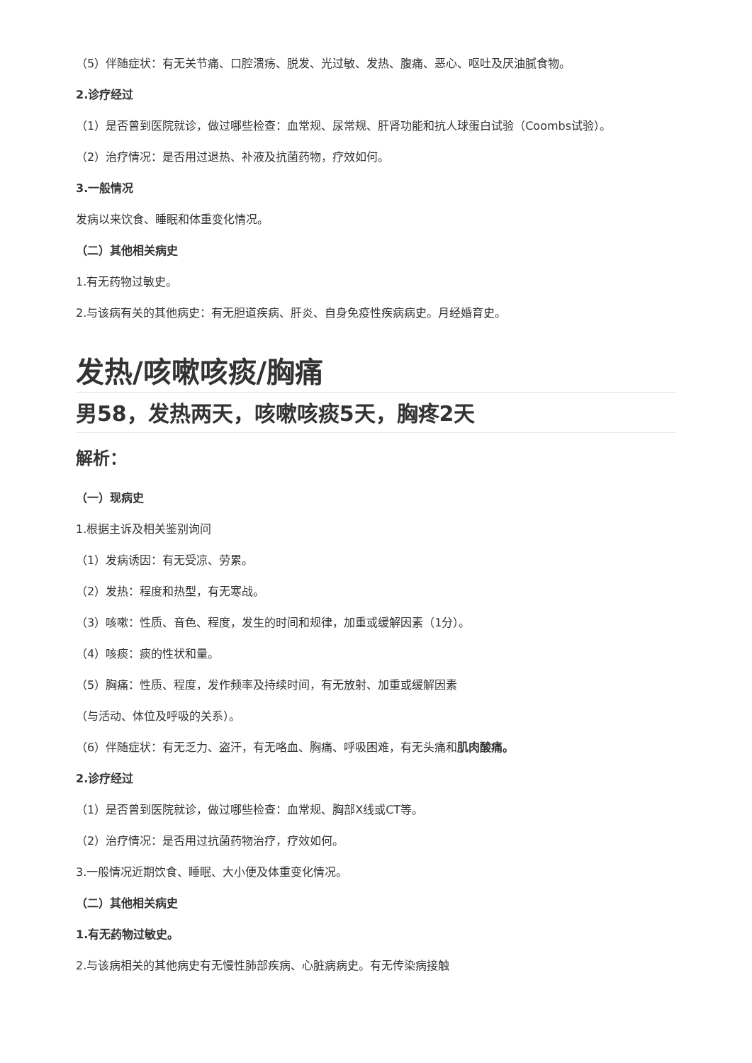（5）伴随症状：有无关节痛、口腔溃疡、脱发、光过敏、发热、腹痛、恶心、呕吐及厌油腻食物。
2.诊疗经过
（1）是否曾到医院就诊，做过哪些检查：血常规、尿常规、肝肾功能和抗人球蛋白试验（Coombs试验）。
（2）治疗情况：是否用过退热、补液及抗菌药物，疗效如何。
3.一般情况
发病以来饮食、睡眠和体重变化情况。
（二）其他相关病史
1.有无药物过敏史。
2.与该病有关的其他病史：有无胆道疾病、肝炎、自身免疫性疾病病史。月经婚育史。
发热/咳嗽咳痰/胸痛
男58，发热两天，咳嗽咳痰5天，胸疼2天
解析：
（一）现病史
1.根据主诉及相关鉴别询问
（1）发病诱因：有无受凉、劳累。
（2）发热：程度和热型，有无寒战。
（3）咳嗽：性质、音色、程度，发生的时间和规律，加重或缓解因素（1分）。
（4）咳痰：痰的性状和量。
（5）胸痛：性质、程度，发作频率及持续时间，有无放射、加重或缓解因素
（与活动、体位及呼吸的关系）。
（6）伴随症状：有无乏力、盗汗，有无咯血、胸痛、呼吸困难，有无头痛和肌肉酸痛。
2.诊疗经过
（1）是否曾到医院就诊，做过哪些检查：血常规、胸部X线或CT等。
（2）治疗情况：是否用过抗菌药物治疗，疗效如何。
3.一般情况近期饮食、睡眠、大小便及体重变化情况。
（二）其他相关病史
1.有无药物过敏史。
2.与该病相关的其他病史有无慢性肺部疾病、心脏病病史。有无传染病接触